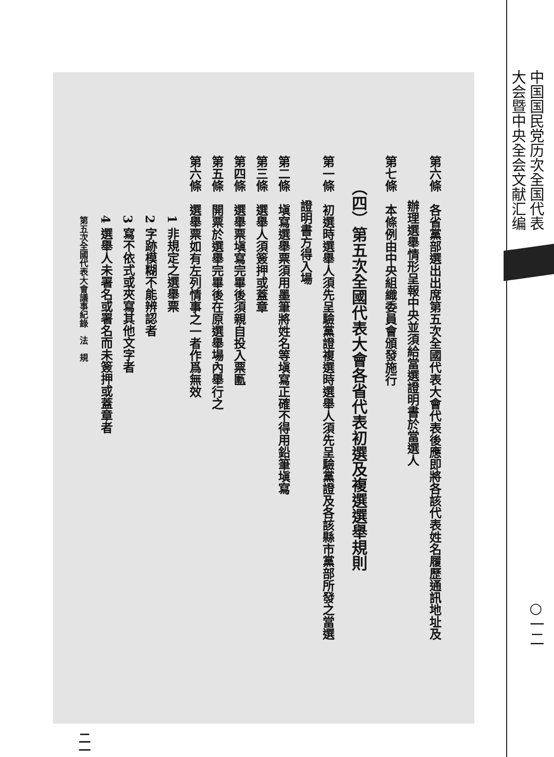中国国民党历次全国代表
大会暨中央全会文献汇编
○一二
第六條　各省黨部選出出席第五次全國代表大會代表後應即將各該代表姓名履歷通訊地址及
辦理選舉情形呈報中央並須給當選證明書於當選人
第七條　本條例由中央組織委員會頒發施行
（四）第五次全國代表大會各省代表初選及複選選舉規則
第一條　初選時選舉人須先呈驗黨證複選時選舉人須先呈驗黨證及各該縣市黨部所發之當選
證明書方得入場
第二條　塡寫選舉票須用墨筆將姓名等塡寫正確不得用鉛筆塡寫
第三條　選舉人須簽押或蓋章
第四條　選舉票塡寫完畢後須親自投入票匭
第五條　開票於選舉完畢後在原選舉場內舉行之
第六條　選舉票如有左列情事之一者作爲無效
1 非規定之選舉票
2 字跡模糊不能辨認者
3 寫不依式或夾寫其他文字者
4 選舉人未署名或署名而未簽押或蓋章者
第五次全國代表大會議事紀錄　法　規 二一